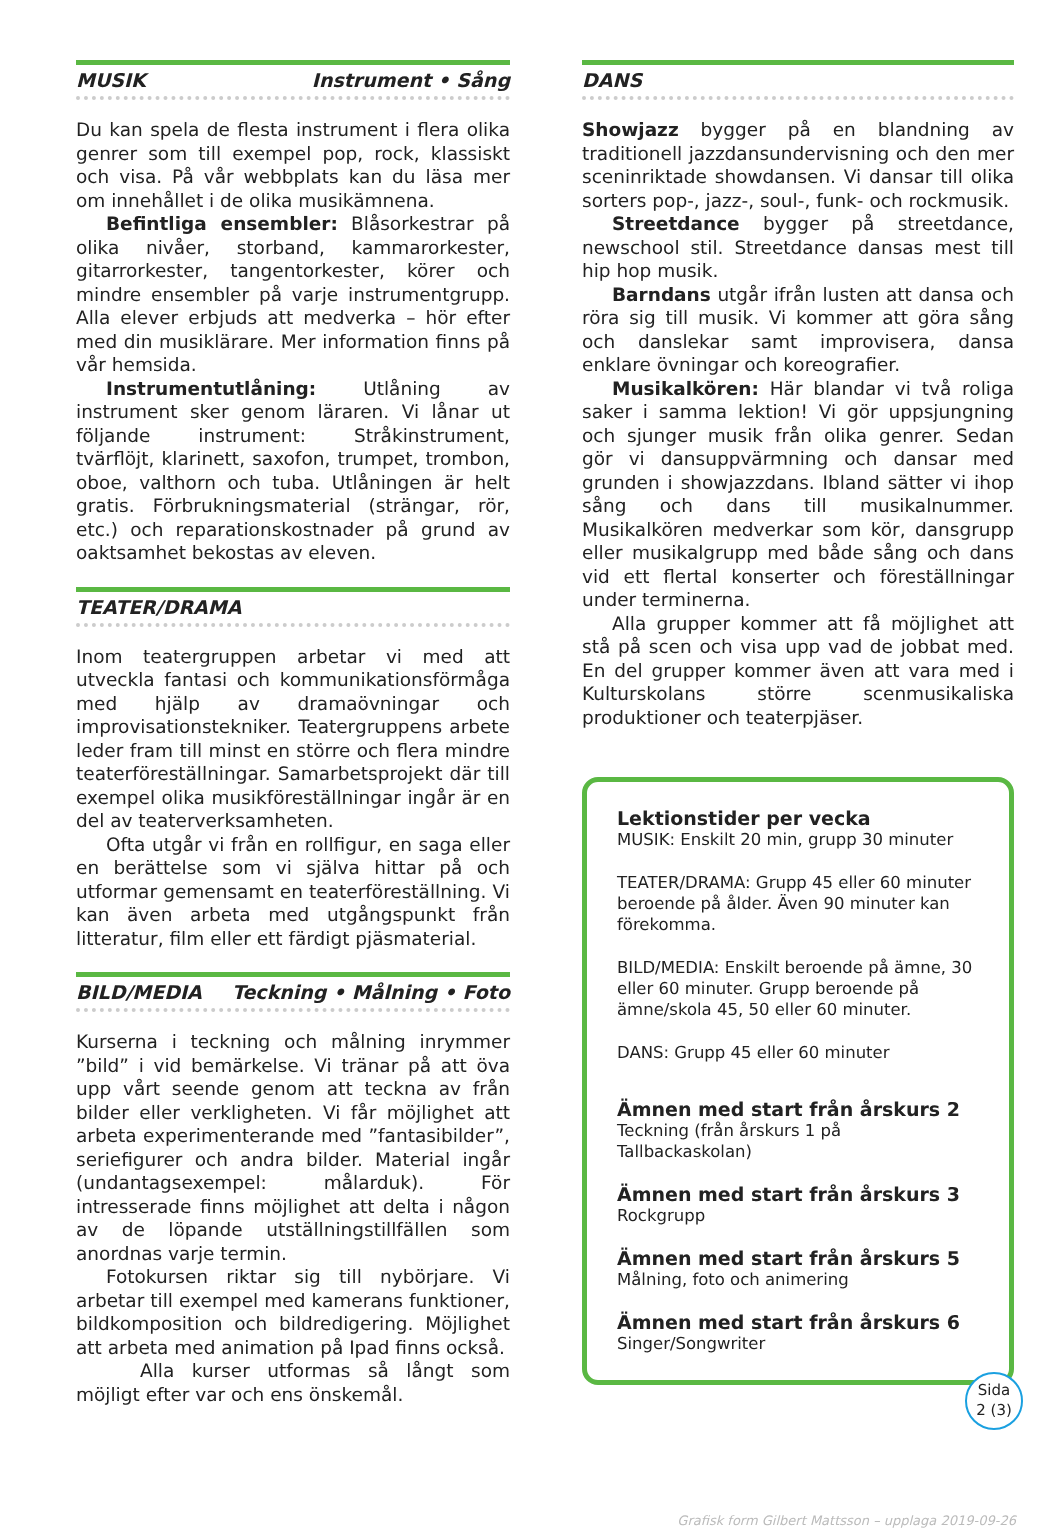MUSIK Instrument • Sång
Du kan spela de flesta instrument i flera olika genrer som till exempel pop, rock, klassiskt och visa. På vår webbplats kan du läsa mer om innehållet i de olika musikämnena.
Befintliga ensembler: Blåsorkestrar på olika nivåer, storband, kammarorkester, gitarrorkester, tangentorkester, körer och mindre ensembler på varje instrumentgrupp. Alla elever erbjuds att medverka – hör efter med din musiklärare. Mer information finns på vår hemsida.
Instrumentutlåning: Utlåning av instrument sker genom läraren. Vi lånar ut följande instrument: Stråkinstrument, tvärflöjt, klarinett, saxofon, trumpet, trombon, oboe, valthorn och tuba. Utlåningen är helt gratis. Förbrukningsmaterial (strängar, rör, etc.) och reparationskostnader på grund av oaktsamhet bekostas av eleven.
TEATER/DRAMA
Inom teatergruppen arbetar vi med att utveckla fantasi och kommunikationsförmåga med hjälp av dramaövningar och improvisationstekniker. Teatergruppens arbete leder fram till minst en större och flera mindre teaterföreställningar. Samarbetsprojekt där till exempel olika musikföreställningar ingår är en del av teaterverksamheten.
Ofta utgår vi från en rollfigur, en saga eller en berättelse som vi själva hittar på och utformar gemensamt en teaterföreställning. Vi kan även arbeta med utgångspunkt från litteratur, film eller ett färdigt pjäsmaterial.
BILD/MEDIA Teckning • Målning • Foto
Kurserna i teckning och målning inrymmer ”bild” i vid bemärkelse. Vi tränar på att öva upp vårt seende genom att teckna av från bilder eller verkligheten. Vi får möjlighet att arbeta experimenterande med ”fantasibilder”, seriefigurer och andra bilder. Material ingår (undantagsexempel: målarduk). För intresserade finns möjlighet att delta i någon av de löpande utställningstillfällen som anordnas varje termin.
Fotokursen riktar sig till nybörjare. Vi arbetar till exempel med kamerans funktioner, bildkomposition och bildredigering. Möjlighet att arbeta med animation på Ipad finns också.
Alla kurser utformas så långt som möjligt efter var och ens önskemål.
DANS
Showjazz bygger på en blandning av traditionell jazzdansundervisning och den mer sceninriktade showdansen. Vi dansar till olika sorters pop-, jazz-, soul-, funk- och rockmusik.
Streetdance bygger på streetdance, newschool stil. Streetdance dansas mest till hip hop musik.
Barndans utgår ifrån lusten att dansa och röra sig till musik. Vi kommer att göra sång och danslekar samt improvisera, dansa enklare övningar och koreografier.
Musikalkören: Här blandar vi två roliga saker i samma lektion! Vi gör uppsjungning och sjunger musik från olika genrer. Sedan gör vi dansuppvärmning och dansar med grunden i showjazzdans. Ibland sätter vi ihop sång och dans till musikalnummer. Musikalkören medverkar som kör, dansgrupp eller musikalgrupp med både sång och dans vid ett flertal konserter och föreställningar under terminerna.
Alla grupper kommer att få möjlighet att stå på scen och visa upp vad de jobbat med. En del grupper kommer även att vara med i Kulturskolans större scenmusikaliska produktioner och teaterpjäser.
Lektionstider per vecka
MUSIK: Enskilt 20 min, grupp 30 minuter
TEATER/DRAMA: Grupp 45 eller 60 minuter beroende på ålder. Även 90 minuter kan förekomma.
BILD/MEDIA: Enskilt beroende på ämne, 30 eller 60 minuter. Grupp beroende på ämne/skola 45, 50 eller 60 minuter.
DANS: Grupp 45 eller 60 minuter
Ämnen med start från årskurs 2
Teckning (från årskurs 1 på Tallbackaskolan)
Ämnen med start från årskurs 3
Rockgrupp
Ämnen med start från årskurs 5
Målning, foto och animering
Ämnen med start från årskurs 6
Singer/Songwriter
Sida
2 (3)
Grafisk form Gilbert Mattsson – upplaga 2019-09-26